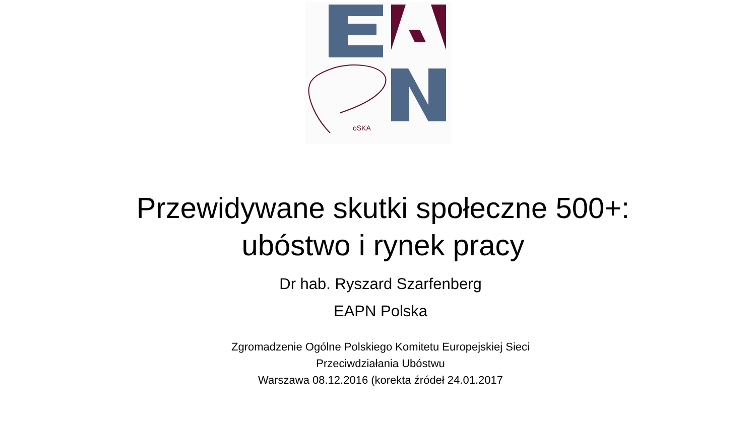oSKA
Przewidywane skutki społeczne 500+:
ubóstwo i rynek pracy
Dr hab. Ryszard Szarfenberg
EAPN Polska
Zgromadzenie Ogólne Polskiego Komitetu Europejskiej Sieci
Przeciwdziałania Ubóstwu
Warszawa 08.12.2016 (korekta źródeł 24.01.2017